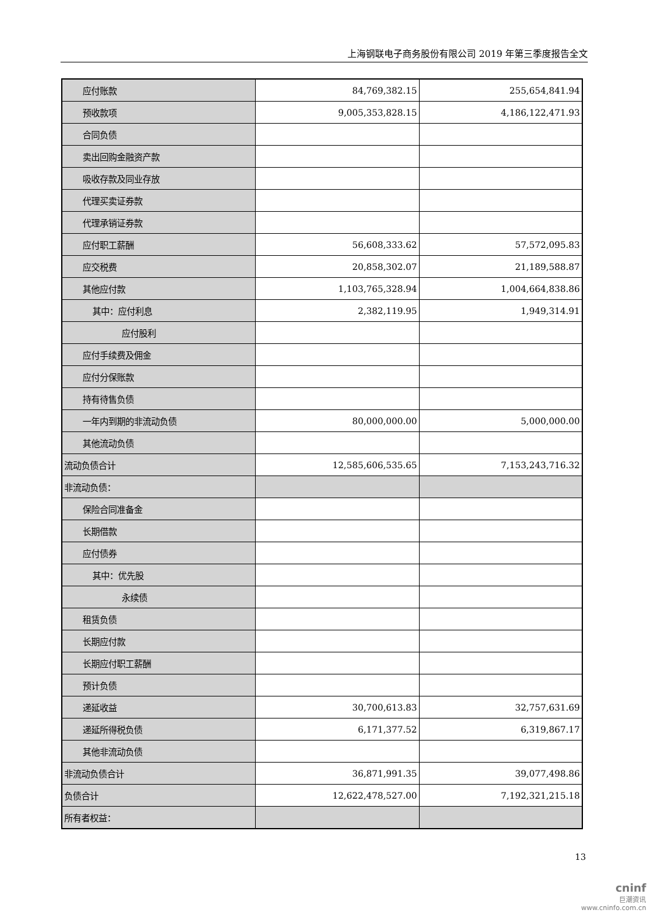上海钢联电子商务股份有限公司 2019 年第三季度报告全文
| 应付账款 | 84,769,382.15 | 255,654,841.94 |
| 预收款项 | 9,005,353,828.15 | 4,186,122,471.93 |
| 合同负债 | | |
| 卖出回购金融资产款 | | |
| 吸收存款及同业存放 | | |
| 代理买卖证券款 | | |
| 代理承销证券款 | | |
| 应付职工薪酬 | 56,608,333.62 | 57,572,095.83 |
| 应交税费 | 20,858,302.07 | 21,189,588.87 |
| 其他应付款 | 1,103,765,328.94 | 1,004,664,838.86 |
| 其中：应付利息 | 2,382,119.95 | 1,949,314.91 |
| 应付股利 | | |
| 应付手续费及佣金 | | |
| 应付分保账款 | | |
| 持有待售负债 | | |
| 一年内到期的非流动负债 | 80,000,000.00 | 5,000,000.00 |
| 其他流动负债 | | |
| 流动负债合计 | 12,585,606,535.65 | 7,153,243,716.32 |
| 非流动负债： | | |
| 保险合同准备金 | | |
| 长期借款 | | |
| 应付债券 | | |
| 其中：优先股 | | |
| 永续债 | | |
| 租赁负债 | | |
| 长期应付款 | | |
| 长期应付职工薪酬 | | |
| 预计负债 | | |
| 递延收益 | 30,700,613.83 | 32,757,631.69 |
| 递延所得税负债 | 6,171,377.52 | 6,319,867.17 |
| 其他非流动负债 | | |
| 非流动负债合计 | 36,871,991.35 | 39,077,498.86 |
| 负债合计 | 12,622,478,527.00 | 7,192,321,215.18 |
| 所有者权益： | | |
13
cninf
巨潮资讯
www.cninfo.com.cn